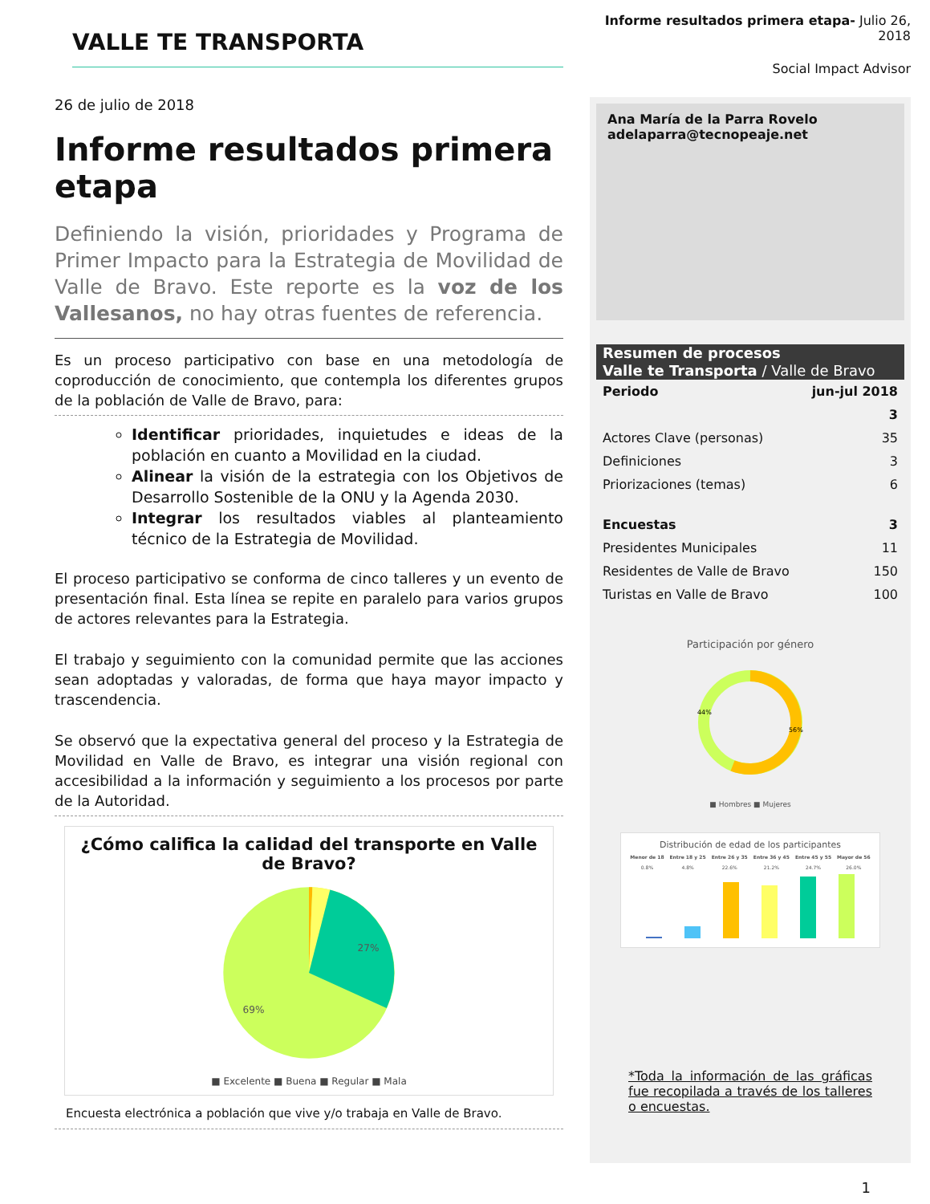VALLE TE TRANSPORTA
26 de julio de 2018
Informe resultados primera etapa
Definiendo la visión, prioridades y Programa de Primer Impacto para la Estrategia de Movilidad de Valle de Bravo. Este reporte es la voz de los Vallesanos, no hay otras fuentes de referencia.
Es un proceso participativo con base en una metodología de coproducción de conocimiento, que contempla los diferentes grupos de la población de Valle de Bravo, para:
Identificar prioridades, inquietudes e ideas de la población en cuanto a Movilidad en la ciudad.
Alinear la visión de la estrategia con los Objetivos de Desarrollo Sostenible de la ONU y la Agenda 2030.
Integrar los resultados viables al planteamiento técnico de la Estrategia de Movilidad.
El proceso participativo se conforma de cinco talleres y un evento de presentación final. Esta línea se repite en paralelo para varios grupos de actores relevantes para la Estrategia.
El trabajo y seguimiento con la comunidad permite que las acciones sean adoptadas y valoradas, de forma que haya mayor impacto y trascendencia.
Se observó que la expectativa general del proceso y la Estrategia de Movilidad en Valle de Bravo, es integrar una visión regional con accesibilidad a la información y seguimiento a los procesos por parte de la Autoridad.
¿Cómo califica la calidad del transporte en Valle de Bravo?
27%
69%
■ Excelente ■ Buena ■ Regular ■ Mala
Encuesta electrónica a población que vive y/o trabaja en Valle de Bravo.
Informe resultados primera etapa- Julio 26, 2018
Social Impact Advisor
Ana María de la Parra Rovelo
adelaparra@tecnopeaje.net
Resumen de procesos
Valle te Transporta / Valle de Bravo
| Periodo | jun-jul 2018 |
| | 3 |
| Actores Clave (personas) | 35 |
| Definiciones | 3 |
| Priorizaciones (temas) | 6 |
| Encuestas | 3 |
| Presidentes Municipales | 11 |
| Residentes de Valle de Bravo | 150 |
| Turistas en Valle de Bravo | 100 |
Participación por género
44%
56%
■ Hombres ■ Mujeres
Distribución de edad de los participantes
| Menor de 18 | Entre 18 y 25 | Entre 26 y 35 | Entre 36 y 45 | Entre 45 y 55 | Mayor de 56 |
| --- | --- | --- | --- | --- | --- |
| 0.8% | 4.8% | 22.6% | 21.2% | 24.7% | 26.0% |
*Toda la información de las gráficas fue recopilada a través de los talleres o encuestas.
1